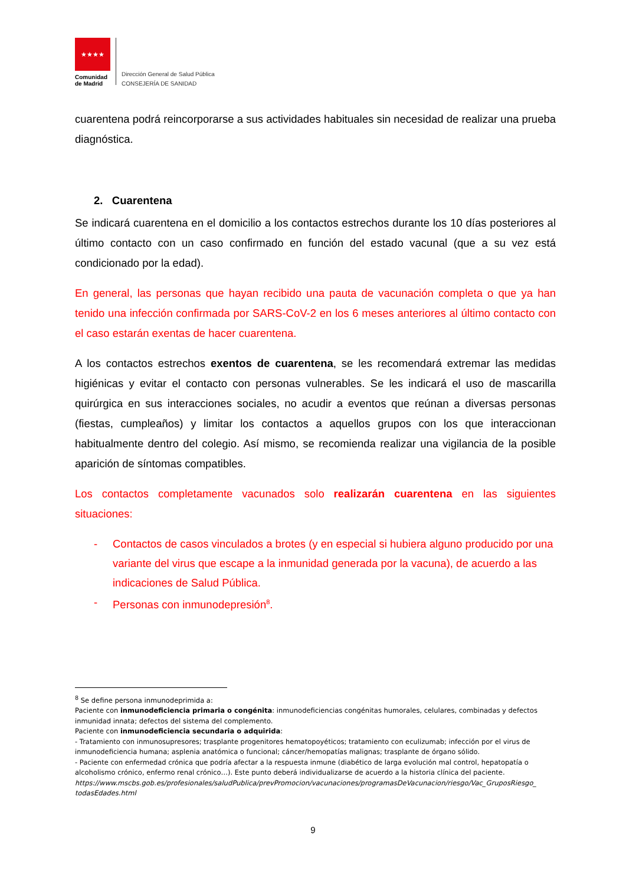★★★★
Comunidad
de Madrid
Dirección General de Salud Pública
CONSEJERÍA DE SANIDAD
cuarentena podrá reincorporarse a sus actividades habituales sin necesidad de realizar una prueba diagnóstica.
2. Cuarentena
Se indicará cuarentena en el domicilio a los contactos estrechos durante los 10 días posteriores al último contacto con un caso confirmado en función del estado vacunal (que a su vez está condicionado por la edad).
En general, las personas que hayan recibido una pauta de vacunación completa o que ya han tenido una infección confirmada por SARS-CoV-2 en los 6 meses anteriores al último contacto con el caso estarán exentas de hacer cuarentena.
A los contactos estrechos exentos de cuarentena, se les recomendará extremar las medidas higiénicas y evitar el contacto con personas vulnerables. Se les indicará el uso de mascarilla quirúrgica en sus interacciones sociales, no acudir a eventos que reúnan a diversas personas (fiestas, cumpleaños) y limitar los contactos a aquellos grupos con los que interaccionan habitualmente dentro del colegio. Así mismo, se recomienda realizar una vigilancia de la posible aparición de síntomas compatibles.
Los contactos completamente vacunados solo realizarán cuarentena en las siguientes situaciones:
- Contactos de casos vinculados a brotes (y en especial si hubiera alguno producido por una variante del virus que escape a la inmunidad generada por la vacuna), de acuerdo a las indicaciones de Salud Pública.
- Personas con inmunodepresión<sup>8</sup>.
<sup>8</sup> Se define persona inmunodeprimida a:
Paciente con inmunodeficiencia primaria o congénita: inmunodeficiencias congénitas humorales, celulares, combinadas y defectos inmunidad innata; defectos del sistema del complemento.
Paciente con inmunodeficiencia secundaria o adquirida:
- Tratamiento con inmunosupresores; trasplante progenitores hematopoyéticos; tratamiento con eculizumab; infección por el virus de inmunodeficiencia humana; asplenia anatómica o funcional; cáncer/hemopatías malignas; trasplante de órgano sólido.
- Paciente con enfermedad crónica que podría afectar a la respuesta inmune (diabético de larga evolución mal control, hepatopatía o alcoholismo crónico, enfermo renal crónico…). Este punto deberá individualizarse de acuerdo a la historia clínica del paciente.
https://www.mscbs.gob.es/profesionales/saludPublica/prevPromocion/vacunaciones/programasDeVacunacion/riesgo/Vac_GruposRiesgo_ todasEdades.html
9